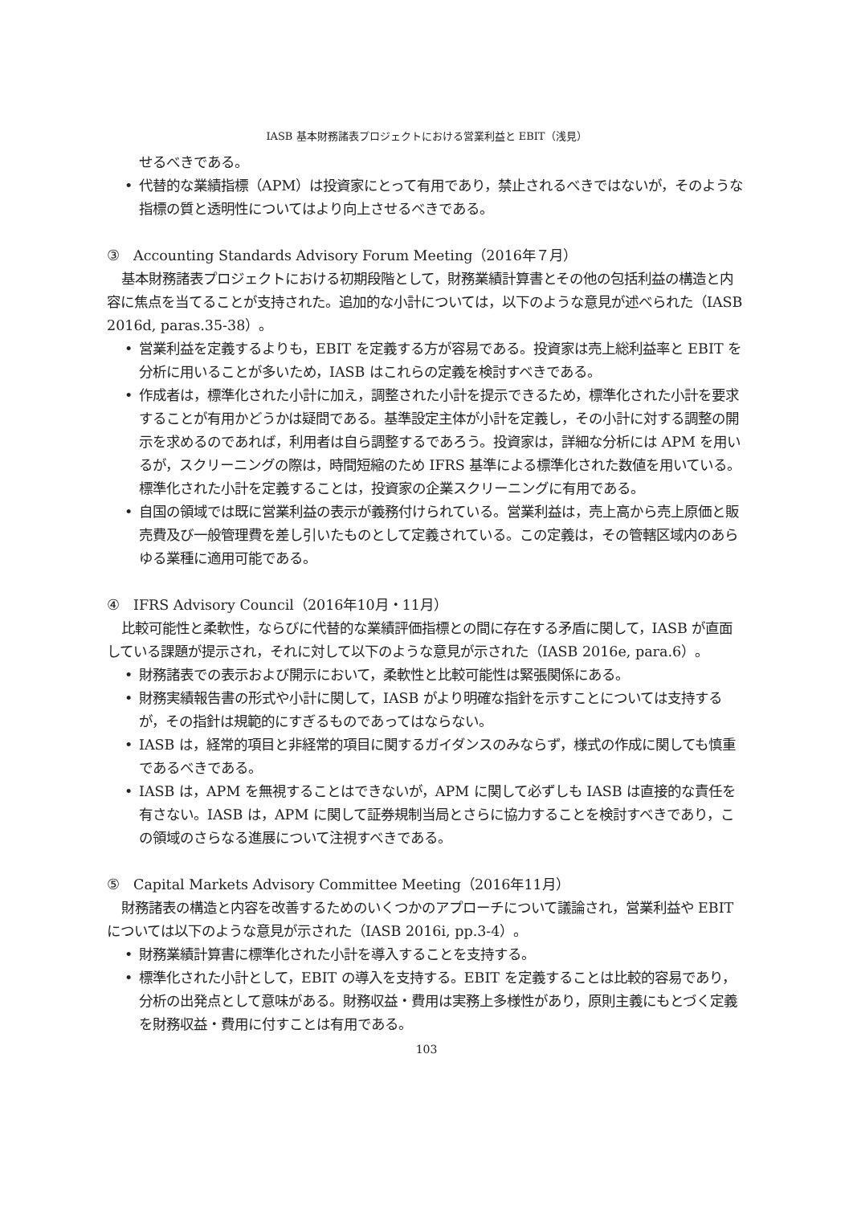IASB 基本財務諸表プロジェクトにおける営業利益と EBIT（浅見）
せるべきである。
• 代替的な業績指標（APM）は投資家にとって有用であり，禁止されるべきではないが，そのような指標の質と透明性についてはより向上させるべきである。
③　Accounting Standards Advisory Forum Meeting（2016年７月）
基本財務諸表プロジェクトにおける初期段階として，財務業績計算書とその他の包括利益の構造と内容に焦点を当てることが支持された。追加的な小計については，以下のような意見が述べられた（IASB 2016d, paras.35-38）。
• 営業利益を定義するよりも，EBIT を定義する方が容易である。投資家は売上総利益率と EBIT を分析に用いることが多いため，IASB はこれらの定義を検討すべきである。
• 作成者は，標準化された小計に加え，調整された小計を提示できるため，標準化された小計を要求することが有用かどうかは疑問である。基準設定主体が小計を定義し，その小計に対する調整の開示を求めるのであれば，利用者は自ら調整するであろう。投資家は，詳細な分析には APM を用いるが，スクリーニングの際は，時間短縮のため IFRS 基準による標準化された数値を用いている。標準化された小計を定義することは，投資家の企業スクリーニングに有用である。
• 自国の領域では既に営業利益の表示が義務付けられている。営業利益は，売上高から売上原価と販売費及び一般管理費を差し引いたものとして定義されている。この定義は，その管轄区域内のあらゆる業種に適用可能である。
④　IFRS Advisory Council（2016年10月・11月）
比較可能性と柔軟性，ならびに代替的な業績評価指標との間に存在する矛盾に関して，IASB が直面している課題が提示され，それに対して以下のような意見が示された（IASB 2016e, para.6）。
• 財務諸表での表示および開示において，柔軟性と比較可能性は緊張関係にある。
• 財務実績報告書の形式や小計に関して，IASB がより明確な指針を示すことについては支持するが，その指針は規範的にすぎるものであってはならない。
• IASB は，経常的項目と非経常的項目に関するガイダンスのみならず，様式の作成に関しても慎重であるべきである。
• IASB は，APM を無視することはできないが，APM に関して必ずしも IASB は直接的な責任を有さない。IASB は，APM に関して証券規制当局とさらに協力することを検討すべきであり，この領域のさらなる進展について注視すべきである。
⑤　Capital Markets Advisory Committee Meeting（2016年11月）
財務諸表の構造と内容を改善するためのいくつかのアプローチについて議論され，営業利益や EBIT については以下のような意見が示された（IASB 2016i, pp.3-4）。
• 財務業績計算書に標準化された小計を導入することを支持する。
• 標準化された小計として，EBIT の導入を支持する。EBIT を定義することは比較的容易であり，分析の出発点として意味がある。財務収益・費用は実務上多様性があり，原則主義にもとづく定義を財務収益・費用に付すことは有用である。
103